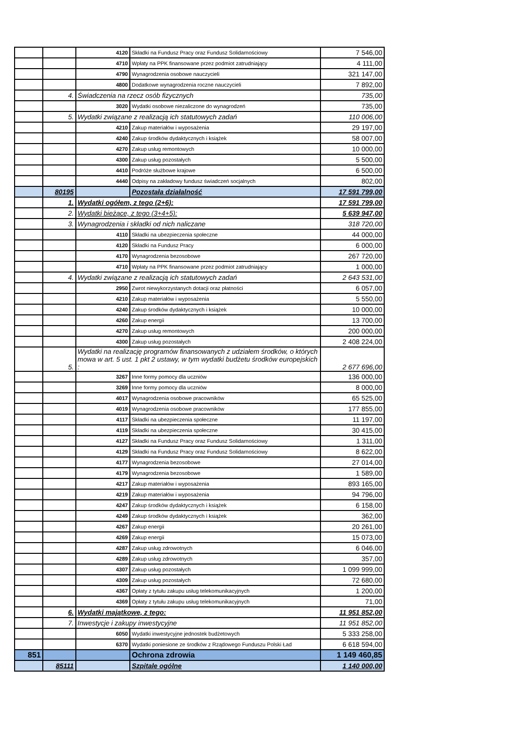| | | 4120 | Składki na Fundusz Pracy oraz Fundusz Solidarnościowy | 7 546,00 |
| | | 4710 | Wpłaty na PPK finansowane przez podmiot zatrudniający | 4 111,00 |
| | | 4790 | Wynagrodzenia osobowe nauczycieli | 321 147,00 |
| | | 4800 | Dodatkowe wynagrodzenia roczne nauczycieli | 7 892,00 |
| | 4. | Świadczenia na rzecz osób fizycznych | | 735,00 |
| | | 3020 | Wydatki osobowe niezaliczone do wynagrodzeń | 735,00 |
| | 5. | Wydatki związane z realizacją ich statutowych zadań | | 110 006,00 |
| | | 4210 | Zakup materiałów i wyposażenia | 29 197,00 |
| | | 4240 | Zakup środków dydaktycznych i książek | 58 007,00 |
| | | 4270 | Zakup usług remontowych | 10 000,00 |
| | | 4300 | Zakup usług pozostałych | 5 500,00 |
| | | 4410 | Podróże służbowe krajowe | 6 500,00 |
| | | 4440 | Odpisy na zakładowy fundusz świadczeń socjalnych | 802,00 |
| | 80195 | | Pozostała działalność | 17 591 799,00 |
| | 1. | Wydatki ogółem, z tego (2+6): | | 17 591 799,00 |
| | 2. | Wydatki bieżące, z tego (3+4+5): | | 5 639 947,00 |
| | 3. | Wynagrodzenia i składki od nich naliczane | | 318 720,00 |
| | | 4110 | Składki na ubezpieczenia społeczne | 44 000,00 |
| | | 4120 | Składki na Fundusz Pracy | 6 000,00 |
| | | 4170 | Wynagrodzenia bezosobowe | 267 720,00 |
| | | 4710 | Wpłaty na PPK finansowane przez podmiot zatrudniający | 1 000,00 |
| | 4. | Wydatki związane z realizacją ich statutowych zadań | | 2 643 531,00 |
| | | 2950 | Zwrot niewykorzystanych dotacji oraz płatności | 6 057,00 |
| | | 4210 | Zakup materiałów i wyposażenia | 5 550,00 |
| | | 4240 | Zakup środków dydaktycznych i książek | 10 000,00 |
| | | 4260 | Zakup energii | 13 700,00 |
| | | 4270 | Zakup usług remontowych | 200 000,00 |
| | | 4300 | Zakup usług pozostałych | 2 408 224,00 |
| | 5. | Wydatki na realizację programów finansowanych z udziałem środków, o których mowa w art. 5 ust. 1 pkt 2 ustawy, w tym wydatki budżetu środków europejskich : | | 2 677 696,00 |
| | | 3267 | Inne formy pomocy dla uczniów | 136 000,00 |
| | | 3269 | Inne formy pomocy dla uczniów | 8 000,00 |
| | | 4017 | Wynagrodzenia osobowe pracowników | 65 525,00 |
| | | 4019 | Wynagrodzenia osobowe pracowników | 177 855,00 |
| | | 4117 | Składki na ubezpieczenia społeczne | 11 197,00 |
| | | 4119 | Składki na ubezpieczenia społeczne | 30 415,00 |
| | | 4127 | Składki na Fundusz Pracy oraz Fundusz Solidarnościowy | 1 311,00 |
| | | 4129 | Składki na Fundusz Pracy oraz Fundusz Solidarnościowy | 8 622,00 |
| | | 4177 | Wynagrodzenia bezosobowe | 27 014,00 |
| | | 4179 | Wynagrodzenia bezosobowe | 1 589,00 |
| | | 4217 | Zakup materiałów i wyposażenia | 893 165,00 |
| | | 4219 | Zakup materiałów i wyposażenia | 94 796,00 |
| | | 4247 | Zakup środków dydaktycznych i książek | 6 158,00 |
| | | 4249 | Zakup środków dydaktycznych i książek | 362,00 |
| | | 4267 | Zakup energii | 20 261,00 |
| | | 4269 | Zakup energii | 15 073,00 |
| | | 4287 | Zakup usług zdrowotnych | 6 046,00 |
| | | 4289 | Zakup usług zdrowotnych | 357,00 |
| | | 4307 | Zakup usług pozostałych | 1 099 999,00 |
| | | 4309 | Zakup usług pozostałych | 72 680,00 |
| | | 4367 | Opłaty z tytułu zakupu usług telekomunikacyjnych | 1 200,00 |
| | | 4369 | Opłaty z tytułu zakupu usług telekomunikacyjnych | 71,00 |
| | 6. | Wydatki majątkowe, z tego: | | 11 951 852,00 |
| | 7. | Inwestycje i zakupy inwestycyjne | | 11 951 852,00 |
| | | 6050 | Wydatki inwestycyjne jednostek budżetowych | 5 333 258,00 |
| | | 6370 | Wydatki poniesione ze środków z Rządowego Funduszu Polski Ład | 6 618 594,00 |
| 851 | | | Ochrona zdrowia | 1 149 460,85 |
| | 85111 | | Szpitale ogólne | 1 140 000,00 |